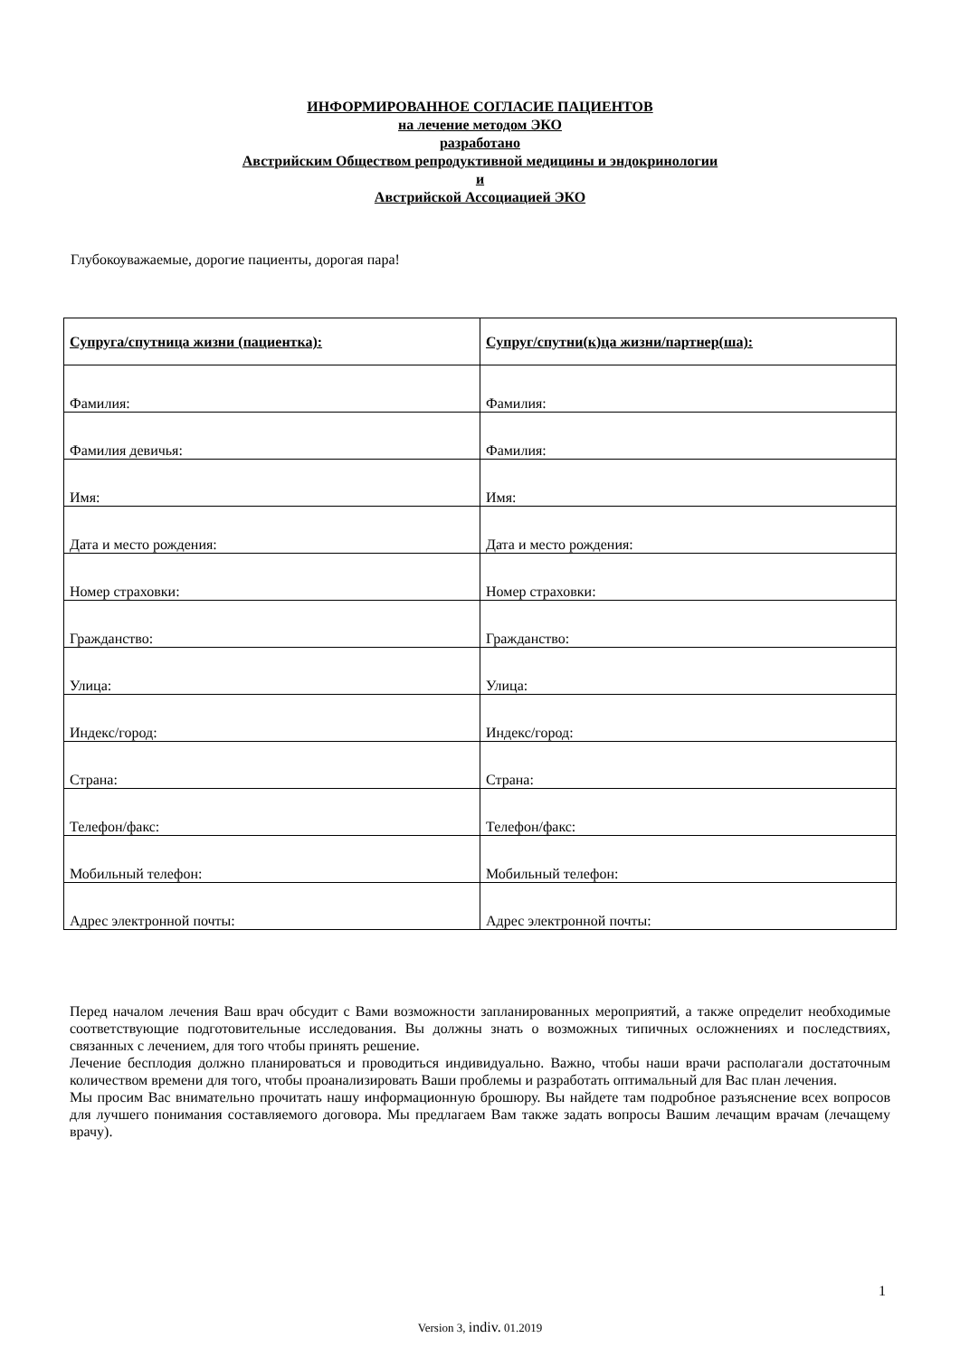ИНФОРМИРОВАННОЕ СОГЛАСИЕ ПАЦИЕНТОВ
на лечение методом ЭКО
разработано
Австрийским Обществом репродуктивной медицины и эндокринологии
и
Австрийской Ассоциацией ЭКО
Глубокоуважаемые, дорогие пациенты, дорогая пара!
| Супруга/спутница жизни (пациентка): | Супруг/спутни(к)ца жизни/партнер(ша): |
| --- | --- |
| Фамилия: | Фамилия: |
| Фамилия девичья: | Фамилия: |
| Имя: | Имя: |
| Дата и место рождения: | Дата и место рождения: |
| Номер страховки: | Номер страховки: |
| Гражданство: | Гражданство: |
| Улица: | Улица: |
| Индекс/город: | Индекс/город: |
| Страна: | Страна: |
| Телефон/факс: | Телефон/факс: |
| Мобильный телефон: | Мобильный телефон: |
| Адрес электронной почты: | Адрес электронной почты: |
Перед началом лечения Ваш врач обсудит с Вами возможности запланированных мероприятий, а также определит необходимые соответствующие подготовительные исследования. Вы должны знать о возможных типичных осложнениях и последствиях, связанных с лечением, для того чтобы принять решение.
Лечение бесплодия должно планироваться и проводиться индивидуально. Важно, чтобы наши врачи располагали достаточным количеством времени для того, чтобы проанализировать Ваши проблемы и разработать оптимальный для Вас план лечения.
Мы просим Вас внимательно прочитать нашу информационную брошюру. Вы найдете там подробное разъяснение всех вопросов для лучшего понимания составляемого договора. Мы предлагаем Вам также задать вопросы Вашим лечащим врачам (лечащему врачу).
1
Version 3, indiv. 01.2019